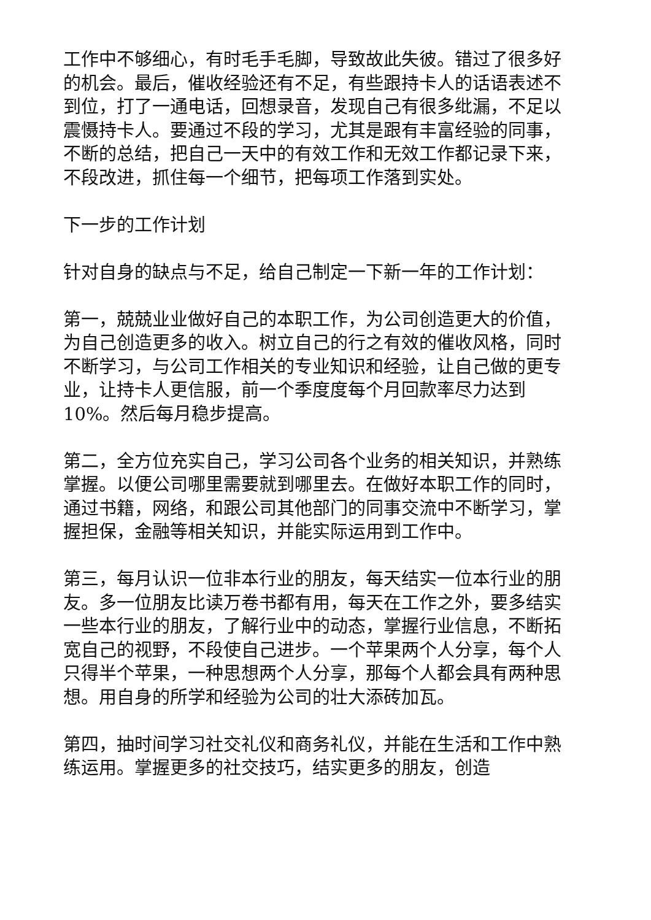工作中不够细心，有时毛手毛脚，导致故此失彼。错过了很多好的机会。最后，催收经验还有不足，有些跟持卡人的话语表述不到位，打了一通电话，回想录音，发现自己有很多纰漏，不足以震慑持卡人。要通过不段的学习，尤其是跟有丰富经验的同事，不断的总结，把自己一天中的有效工作和无效工作都记录下来，不段改进，抓住每一个细节，把每项工作落到实处。
下一步的工作计划
针对自身的缺点与不足，给自己制定一下新一年的工作计划：
第一，兢兢业业做好自己的本职工作，为公司创造更大的价值，为自己创造更多的收入。树立自己的行之有效的催收风格，同时不断学习，与公司工作相关的专业知识和经验，让自己做的更专业，让持卡人更信服，前一个季度度每个月回款率尽力达到10%。然后每月稳步提高。
第二，全方位充实自己，学习公司各个业务的相关知识，并熟练掌握。以便公司哪里需要就到哪里去。在做好本职工作的同时，通过书籍，网络，和跟公司其他部门的同事交流中不断学习，掌握担保，金融等相关知识，并能实际运用到工作中。
第三，每月认识一位非本行业的朋友，每天结实一位本行业的朋友。多一位朋友比读万卷书都有用，每天在工作之外，要多结实一些本行业的朋友，了解行业中的动态，掌握行业信息，不断拓宽自己的视野，不段使自己进步。一个苹果两个人分享，每个人只得半个苹果，一种思想两个人分享，那每个人都会具有两种思想。用自身的所学和经验为公司的壮大添砖加瓦。
第四，抽时间学习社交礼仪和商务礼仪，并能在生活和工作中熟练运用。掌握更多的社交技巧，结实更多的朋友，创造